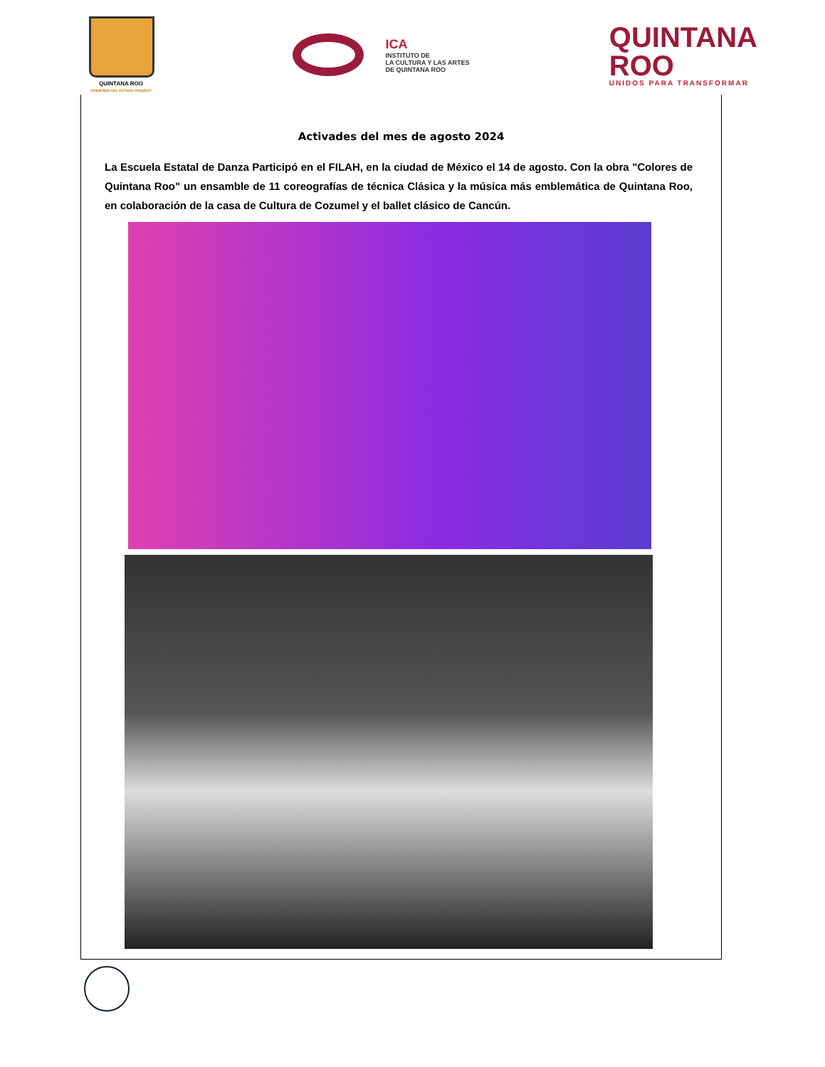QUINTANA ROO
GOBIERNO DEL ESTADO 2022|2027
ICA
INSTITUTO DE
LA CULTURA Y LAS ARTES
DE QUINTANA ROO
QUINTANA
ROO
UNIDOS PARA TRANSFORMAR
Activades del mes de agosto 2024
La Escuela Estatal de Danza Participó en el FILAH, en la ciudad de México el 14 de agosto. Con la obra "Colores de Quintana Roo" un ensamble de 11 coreografías de técnica Clásica y la música más emblemática de Quintana Roo, en colaboración de la casa de Cultura de Cozumel y el ballet clásico de Cancún.